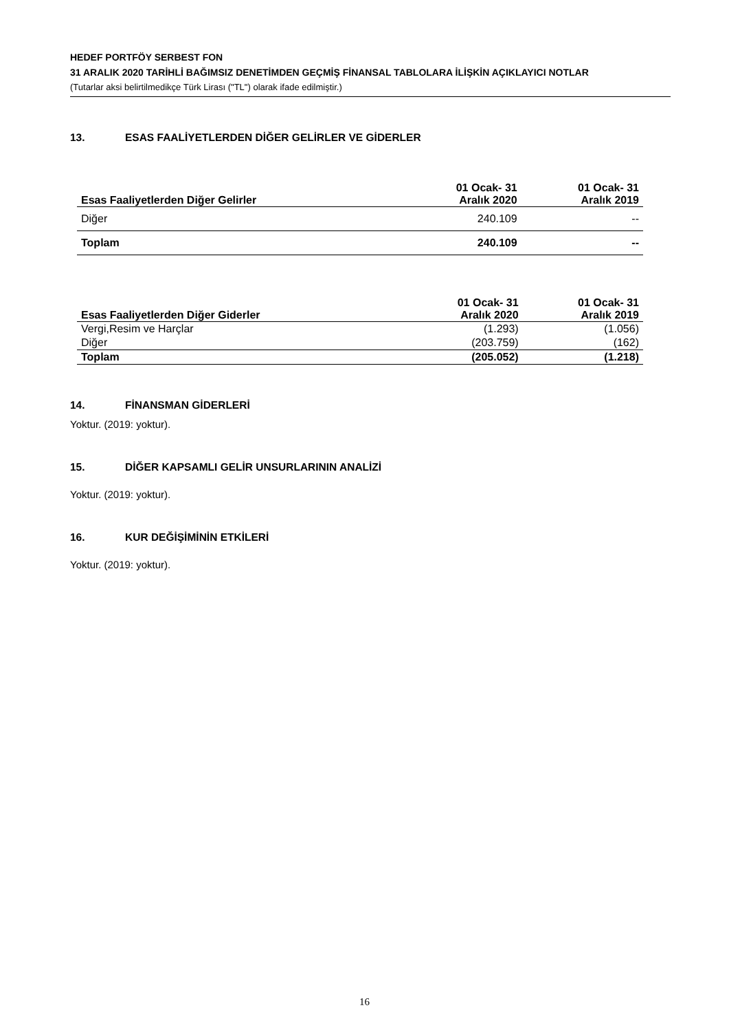HEDEF PORTFÖY SERBEST FON
31 ARALIK 2020 TARİHLİ BAĞIMSIZ DENETİMDEN GEÇMİŞ FİNANSAL TABLOLARA İLİŞKİN AÇIKLAYICI NOTLAR
(Tutarlar aksi belirtilmedikçe Türk Lirası ("TL") olarak ifade edilmiştir.)
13. ESAS FAALİYETLERDEN DİĞER GELİRLER VE GİDERLER
| Esas Faaliyetlerden Diğer Gelirler | 01 Ocak- 31 Aralık 2020 | 01 Ocak- 31 Aralık 2019 |
| --- | --- | --- |
| Diğer | 240.109 | -- |
| Toplam | 240.109 | -- |
| Esas Faaliyetlerden Diğer Giderler | 01 Ocak- 31 Aralık 2020 | 01 Ocak- 31 Aralık 2019 |
| --- | --- | --- |
| Vergi,Resim ve Harçlar | (1.293) | (1.056) |
| Diğer | (203.759) | (162) |
| Toplam | (205.052) | (1.218) |
14. FİNANSMAN GİDERLERİ
Yoktur. (2019: yoktur).
15. DİĞER KAPSAMLI GELİR UNSURLARININ ANALİZİ
Yoktur. (2019: yoktur).
16. KUR DEĞİŞİMİNİN ETKİLERİ
Yoktur. (2019: yoktur).
16